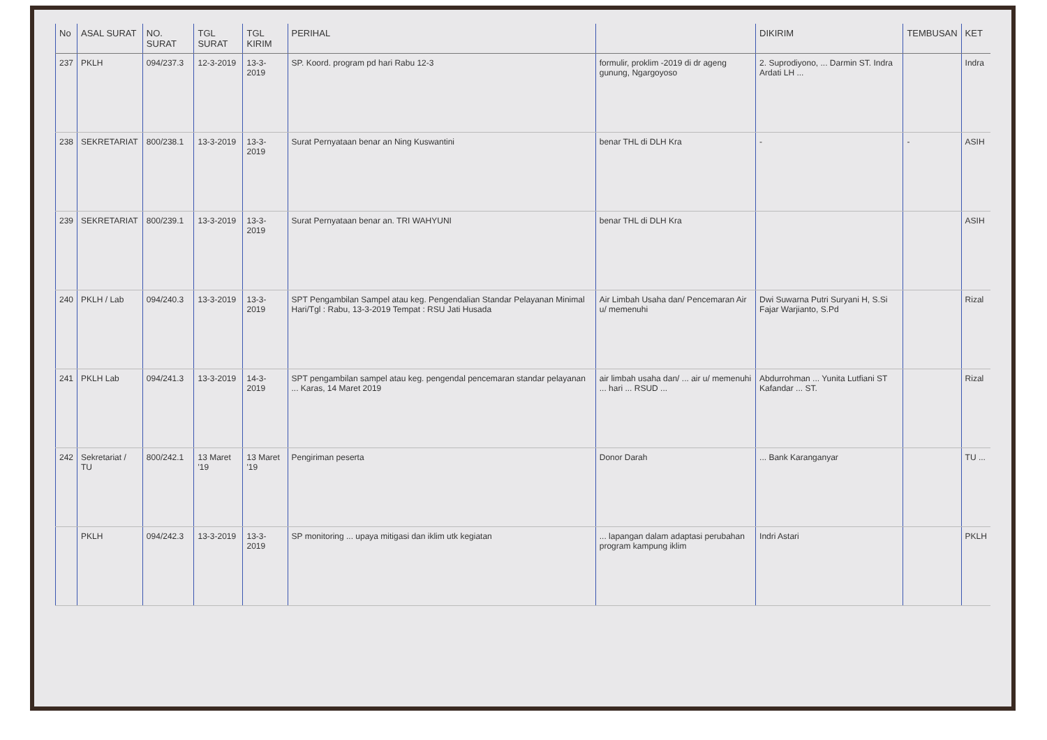| No | ASAL SURAT | NO. SURAT | TGL SURAT | TGL KIRIM | PERIHAL | | DIKIRIM | TEMBUSAN | KET |
| --- | --- | --- | --- | --- | --- | --- | --- | --- | --- |
| 237 | PKLH | 094/237.3 | 12-3-2019 | 13-3-2019 | SP. Koord. program pd hari Rabu 12-3 | formulir, proklim -2019 di dr ageng gunung, Ngargoyoso | 2. Suprodiyono, ... Darmin ST. Indra Ardati LH ... | | Indra |
| 238 | SEKRETARIAT | 800/238.1 | 13-3-2019 | 13-3-2019 | Surat Pernyataan benar an Ning Kuswantini | benar THL di DLH Kra | - | - | ASIH |
| 239 | SEKRETARIAT | 800/239.1 | 13-3-2019 | 13-3-2019 | Surat Pernyataan benar an. TRI WAHYUNI | benar THL di DLH Kra | | | ASIH |
| 240 | PKLH / Lab | 094/240.3 | 13-3-2019 | 13-3-2019 | SPT Pengambilan Sampel atau keg. Pengendalian Standar Pelayanan Minimal Hari/Tgl : Rabu, 13-3-2019 Tempat : RSU Jati Husada | Air Limbah Usaha dan/ Pencemaran Air u/ memenuhi | Dwi Suwarna Putri Suryani H, S.Si Fajar Warjianto, S.Pd | | Rizal |
| 241 | PKLH Lab | 094/241.3 | 13-3-2019 | 14-3-2019 | SPT pengambilan sampel atau keg. pengendal pencemaran standar pelayanan ... Karas, 14 Maret 2019 | air limbah usaha dan/ ... air u/ memenuhi ... hari ... RSUD ... | Abdurrohman ... Yunita Lutfiani ST Kafandar ... ST. | | Rizal |
| 242 | Sekretariat / TU | 800/242.1 | 13 Maret '19 | 13 Maret '19 | Pengiriman peserta | Donor Darah | ... Bank Karanganyar | | TU ... |
| | PKLH | 094/242.3 | 13-3-2019 | 13-3-2019 | SP monitoring ... upaya mitigasi dan iklim utk kegiatan | ... lapangan dalam adaptasi perubahan program kampung iklim | Indri Astari | | PKLH |